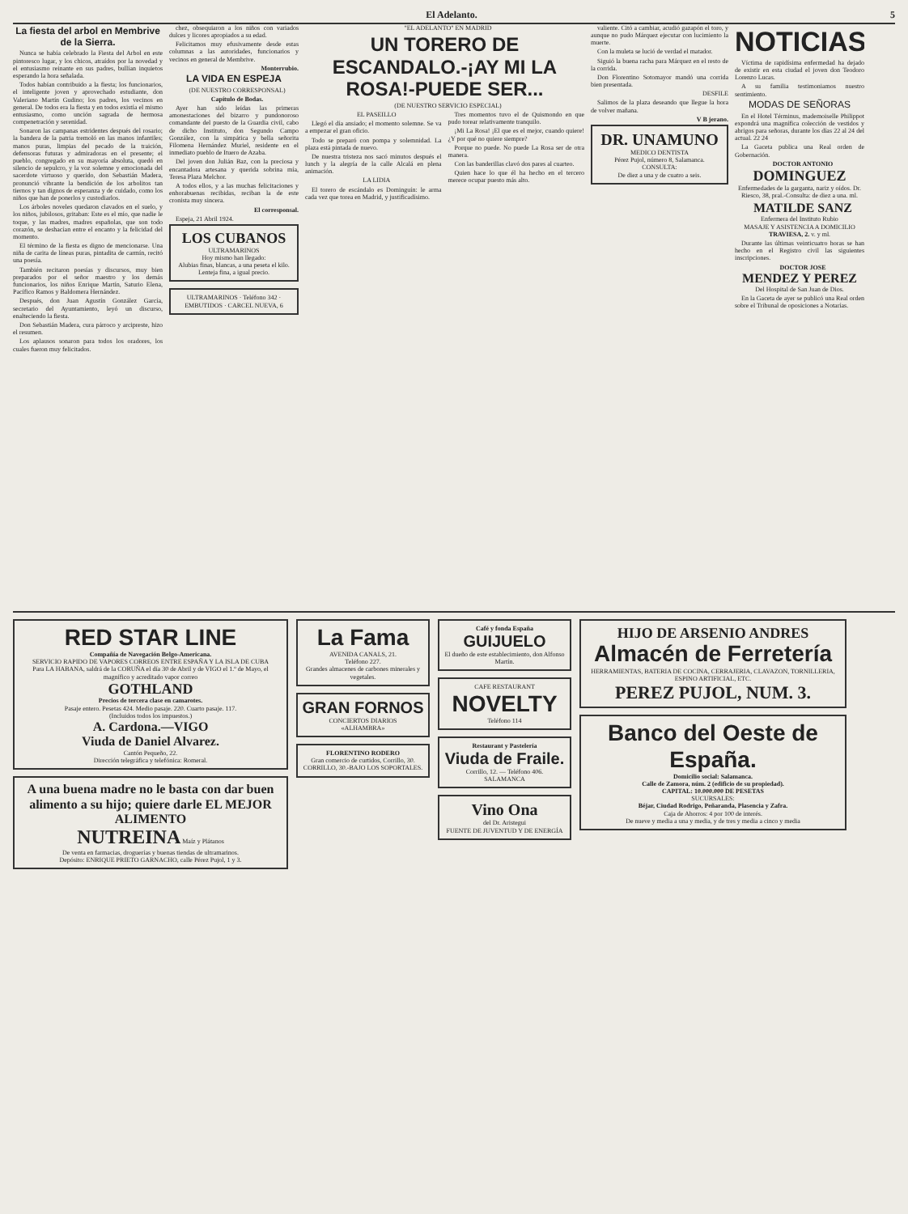El Adelanto. 5
La fiesta del arbol en Membrive de la Sierra.
Nunca se había celebrado la Fiesta del Arbol en este pintoresco lugar, y los chicos, atraídos por la novedad y el entusiasmo reinante en sus padres, bullían inquietos esperando la hora señalada.
Todos habían contribuido a la fiesta; los funcionarios, el inteligente joven y aprovechado estudiante, don Valeriano Martín Gudino; los padres, los vecinos en general. De todos era la fiesta y en todos existía el mismo entusiasmo, como unción sagrada de hermosa compenetración y serenidad.
Sonaron las campanas estridentes después del rosario; la bandera de la patria tremoló en las manos infantiles; manos puras, limpias del pecado de la traición, defensoras futuras y admiradoras en el presente; el pueblo, congregado en su mayoría absoluta, quedó en silencio de sepulcro, y la voz solemne y emocionada del sacerdote virtuoso y querido, don Sebastián Madera, pronunció vibrante la bendición de los arbolitos tan tiernos y tan dignos de esperanza y de cuidado, como los niños que han de ponerlos y custodiarlos.
Los árboles noveles quedaron clavados en el suelo, y los niños, jubilosos, gritaban: Este es el mío, que nadie le toque, y las madres, madres españolas, que son todo corazón, se deshacían entre el encanto y la felicidad del momento.
El término de la fiesta es digno de mencionarse. Una niña de carita de líneas puras, pintadita de carmín, recitó una poesía.
También recitaron poesías y discursos, muy bien preparados por el señor maestro y los demás funcionarios, los niños Enrique Martín, Saturio Elena, Pacífico Ramos y Baldomera Hernández.
Después, don Juan Agustín González García, secretario del Ayuntamiento, leyó un discurso, enalteciendo la fiesta.
Don Sebastián Madera, cura párroco y arcipreste, hizo el resumen.
Los aplausos sonaron para todos los oradores, los cuales fueron muy felicitados.
chez, obsequiaron a los niños con variados dulces y licores apropiados a su edad.
Felicitamos muy efusivamente desde estas columnas a las autoridades, funcionarios y vecinos en general de Membrive.
Monterrubio.
LA VIDA EN ESPEJA
(DE NUESTRO CORRESPONSAL)
Capítulo de Bodas.
Ayer han sido leídas las primeras amonestaciones del bizarro y pundonoroso comandante del puesto de la Guardia civil, cabo de dicho Instituto, don Segundo Campo González, con la simpática y bella señorita Filomena Hernández Muriel, residente en el inmediato pueblo de Ituero de Azaba.
Del joven don Julián Baz, con la preciosa y encantadora artesana y querida sobrina mía, Teresa Plaza Melchor.
A todos ellos, y a las muchas felicitaciones y enhorabuenas recibidas, reciban la de este cronista muy sincera.
El corresponsal.
Espeja, 21 Abril 1924.
LOS CUBANOS
ULTRAMARINOS
Hoy mismo han llegado:
Alubias finas, blancas, a una peseta el kilo.
Lenteja fina, a igual precio.
ULTRAMARINOS · Teléfono 342 · EMBUTIDOS · CARCEL NUEVA, 6
"EL ADELANTO" EN MADRID
UN TORERO DE ESCANDALO.-¡AY MI LA ROSA!-PUEDE SER...
(DE NUESTRO SERVICIO ESPECIAL)
EL PASEILLO
Llegó el día ansiado; el momento solemne. Se va a empezar el gran oficio.
Todo se preparó con pompa y solemnidad. La plaza está pintada de nuevo.
De nuestra tristeza nos sacó minutos después el lunch y la alegría de la calle Alcalá en plena animación.
LA LIDIA
El torero de escándalo es Dominguín: le arma cada vez que torea en Madrid, y justificadísimo.
Tres momentos tuvo el de Quismondo en que pudo torear relativamente tranquilo.
¡Mi La Rosa! ¡El que es el mejor, cuando quiere! ¿Y por qué no quiere siempre?
Porque no puede. No puede La Rosa ser de otra manera.
Con las banderillas clavó dos pares al cuarteo.
Quien hace lo que él ha hecho en el tercero merece ocupar puesto más alto.
valiente. Citó a cambiar, acudió gazapón el toro, y aunque no pudo Márquez ejecutar con lucimiento la muerte.
Con la muleta se lució de verdad el matador.
Siguió la buena racha para Márquez en el resto de la corrida.
Don Florentino Sotomayor mandó una corrida bien presentada.
DESFILE
Salimos de la plaza deseando que llegue la hora de volver mañana.
V B jerano.
DR. UNAMUNO
MEDICO DENTISTA
Pérez Pujol, número 8, Salamanca.
CONSULTA:
De diez a una y de cuatro a seis.
NOTICIAS
Víctima de rapidísima enfermedad ha dejado de existir en esta ciudad el joven don Teodoro Lorenzo Lucas.
A su familia testimoniamos nuestro sentimiento.
MODAS DE SEÑORAS
En el Hotel Términus, mademoiselle Philippot expondrá una magnífica colección de vestidos y abrigos para señoras, durante los días 22 al 24 del actual. 22 24
La Gaceta publica una Real orden de Gobernación.
DOCTOR ANTONIO
DOMINGUEZ
Enfermedades de la garganta, nariz y oídos. Dr. Riesco, 38, pral.-Consulta: de diez a una. ml.
MATILDE SANZ
Enfermera del Instituto Rubio
MASAJE Y ASISTENCIA A DOMICILIO
TRAVIESA, 2. v. y ml.
Durante las últimas veinticuatro horas se han hecho en el Registro civil las siguientes inscripciones.
DOCTOR JOSE
MENDEZ Y PEREZ
Del Hospital de San Juan de Dios.
En la Gaceta de ayer se publicó una Real orden sobre el Tribunal de oposiciones a Notarías.
RED STAR LINE
Compañía de Navegación Belgo-Americana.
SERVICIO RAPIDO DE VAPORES CORREOS ENTRE ESPAÑA Y LA ISLA DE CUBA
Para LA HABANA, saldrá de la CORUÑA el día 30 de Abril y de VIGO el 1.º de Mayo, el magnífico y acreditado vapor correo
GOTHLAND
Precios de tercera clase en camarotes.
Pasaje entero. Pesetas 424. Medio pasaje. 220. Cuarto pasaje. 117.
(Incluidos todos los impuestos.)
A. Cardona.—VIGO
Viuda de Daniel Alvarez.
Cantón Pequeño, 22.
Dirección telegráfica y telefónica: Romeral.
A una buena madre no le basta con dar buen alimento a su hijo; quiere darle EL MEJOR ALIMENTO
NUTREINA Maíz y Plátanos
De venta en farmacias, droguerías y buenas tiendas de ultramarinos.
Depósito: ENRIQUE PRIETO GARNACHO, calle Pérez Pujol, 1 y 3.
La Fama
AVENIDA CANALS, 21.
Teléfono 227.
Grandes almacenes de carbones minerales y vegetales.
GRAN FORNOS
CONCIERTOS DIARIOS
«ALHAMBRA»
FLORENTINO RODERO
Gran comercio de curtidos, Corrillo, 30.
CORRILLO, 30.-BAJO LOS SOPORTALES.
Café y fonda España
GUIJUELO
El dueño de este establecimiento, don Alfonso Martín.
CAFE RESTAURANT
NOVELTY
Teléfono 114
Restaurant y Pastelería
Viuda de Fraile.
Corrillo, 12. — Teléfono 406.
SALAMANCA
Vino Ona
del Dr. Aristegui
FUENTE DE JUVENTUD Y DE ENERGÍA
HIJO DE ARSENIO ANDRES
Almacén de Ferretería
HERRAMIENTAS, BATERIA DE COCINA, CERRAJERIA, CLAVAZON, TORNILLERIA, ESPINO ARTIFICIAL, ETC.
PEREZ PUJOL, NUM. 3.
Banco del Oeste de España.
Domicilio social: Salamanca.
Calle de Zamora, núm. 2 (edificio de su propiedad).
CAPITAL: 10.000.000 DE PESETAS
SUCURSALES:
Béjar, Ciudad Rodrigo, Peñaranda, Plasencia y Zafra.
Caja de Ahorros: 4 por 100 de interés.
De nueve y media a una y media, y de tres y media a cinco y media